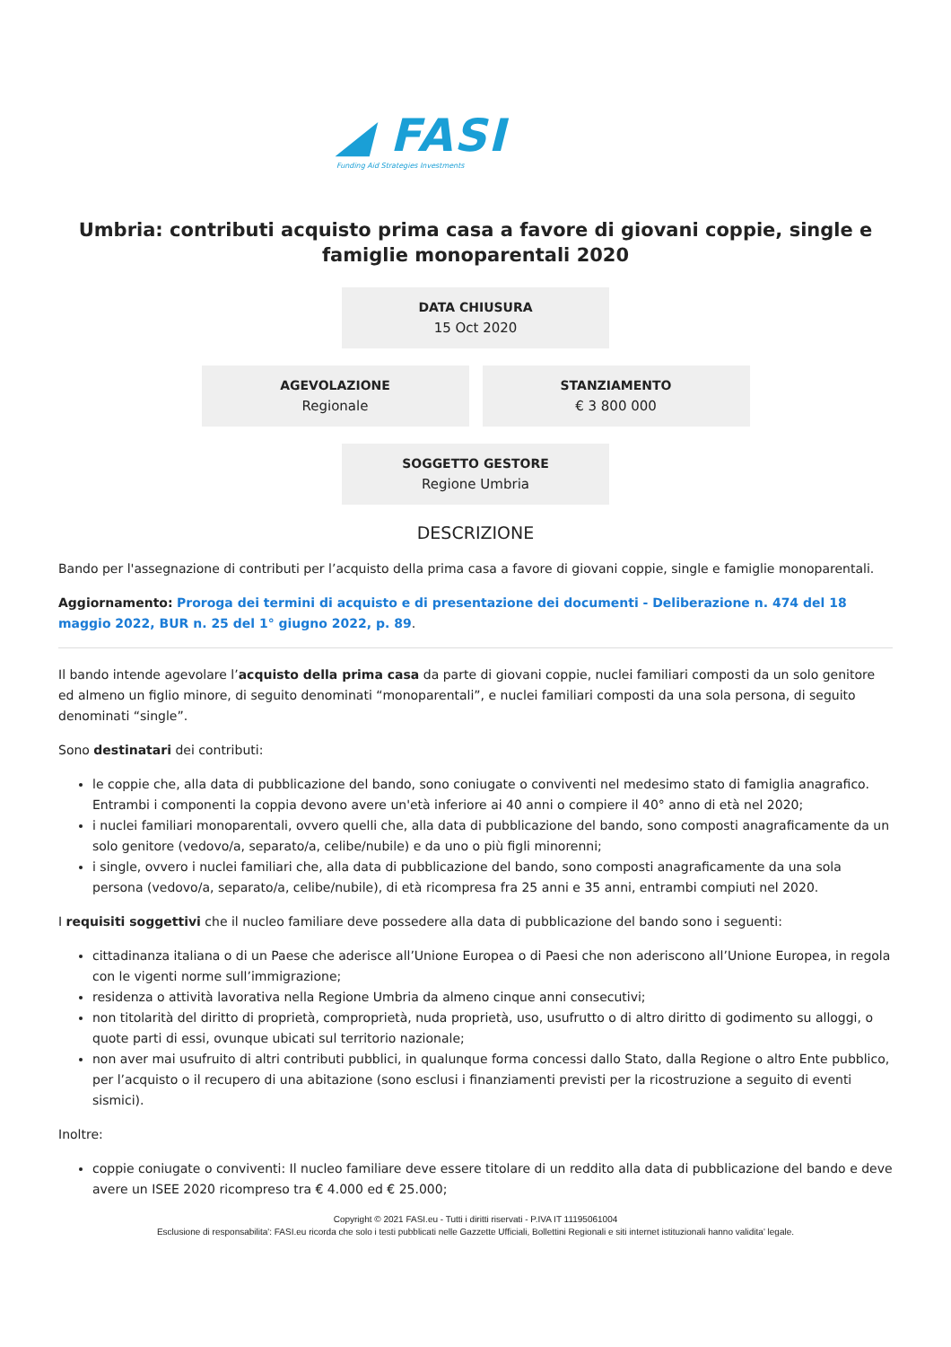◢ FASI
Funding Aid Strategies Investments
Umbria: contributi acquisto prima casa a favore di giovani coppie, single e famiglie monoparentali 2020
DATA CHIUSURA
15 Oct 2020
AGEVOLAZIONE
Regionale
STANZIAMENTO
€ 3 800 000
SOGGETTO GESTORE
Regione Umbria
DESCRIZIONE
Bando per l'assegnazione di contributi per l’acquisto della prima casa a favore di giovani coppie, single e famiglie monoparentali.
Aggiornamento: Proroga dei termini di acquisto e di presentazione dei documenti - Deliberazione n. 474 del 18 maggio 2022, BUR n. 25 del 1° giugno 2022, p. 89.
Il bando intende agevolare l’acquisto della prima casa da parte di giovani coppie, nuclei familiari composti da un solo genitore ed almeno un figlio minore, di seguito denominati “monoparentali”, e nuclei familiari composti da una sola persona, di seguito denominati “single”.
Sono destinatari dei contributi:
le coppie che, alla data di pubblicazione del bando, sono coniugate o conviventi nel medesimo stato di famiglia anagrafico. Entrambi i componenti la coppia devono avere un'età inferiore ai 40 anni o compiere il 40° anno di età nel 2020;
i nuclei familiari monoparentali, ovvero quelli che, alla data di pubblicazione del bando, sono composti anagraficamente da un solo genitore (vedovo/a, separato/a, celibe/nubile) e da uno o più figli minorenni;
i single, ovvero i nuclei familiari che, alla data di pubblicazione del bando, sono composti anagraficamente da una sola persona (vedovo/a, separato/a, celibe/nubile), di età ricompresa fra 25 anni e 35 anni, entrambi compiuti nel 2020.
I requisiti soggettivi che il nucleo familiare deve possedere alla data di pubblicazione del bando sono i seguenti:
cittadinanza italiana o di un Paese che aderisce all’Unione Europea o di Paesi che non aderiscono all’Unione Europea, in regola con le vigenti norme sull’immigrazione;
residenza o attività lavorativa nella Regione Umbria da almeno cinque anni consecutivi;
non titolarità del diritto di proprietà, comproprietà, nuda proprietà, uso, usufrutto o di altro diritto di godimento su alloggi, o quote parti di essi, ovunque ubicati sul territorio nazionale;
non aver mai usufruito di altri contributi pubblici, in qualunque forma concessi dallo Stato, dalla Regione o altro Ente pubblico, per l’acquisto o il recupero di una abitazione (sono esclusi i finanziamenti previsti per la ricostruzione a seguito di eventi sismici).
Inoltre:
coppie coniugate o conviventi: Il nucleo familiare deve essere titolare di un reddito alla data di pubblicazione del bando e deve avere un ISEE 2020 ricompreso tra € 4.000 ed € 25.000;
Copyright © 2021 FASI.eu - Tutti i diritti riservati - P.IVA IT 11195061004
Esclusione di responsabilita': FASI.eu ricorda che solo i testi pubblicati nelle Gazzette Ufficiali, Bollettini Regionali e siti internet istituzionali hanno validita' legale.